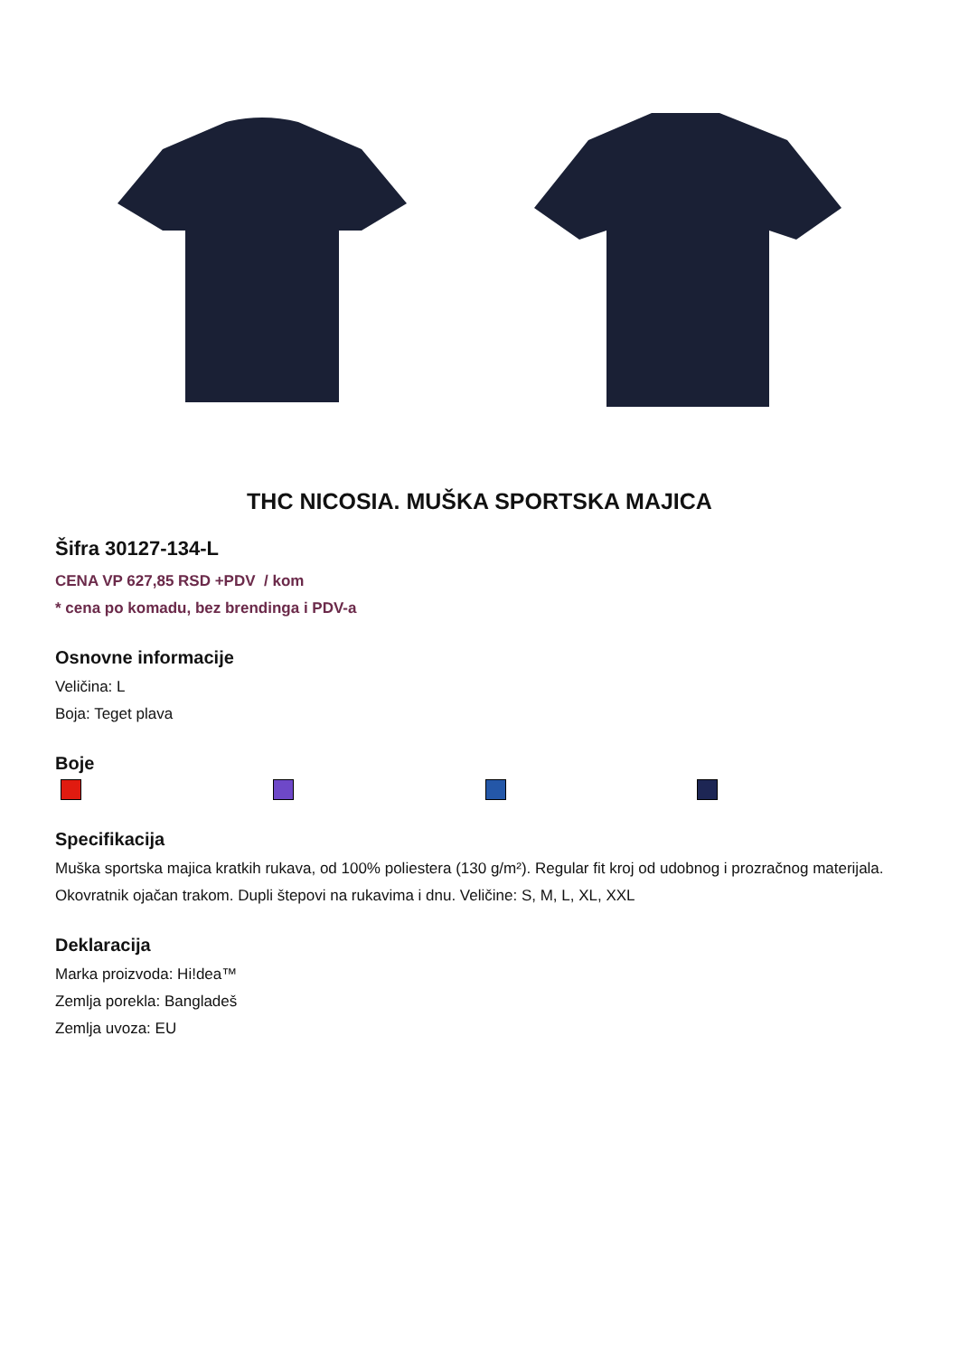THC NICOSIA. MUŠKA SPORTSKA MAJICA
Šifra 30127-134-L
CENA VP 627,85 RSD +PDV / kom
* cena po komadu, bez brendinga i PDV-a
Osnovne informacije
Veličina: L
Boja: Teget plava
Boje
Specifikacija
Muška sportska majica kratkih rukava, od 100% poliestera (130 g/m²). Regular fit kroj od udobnog i prozračnog materijala. Okovratnik ojačan trakom. Dupli štepovi na rukavima i dnu. Veličine: S, M, L, XL, XXL
Deklaracija
Marka proizvoda: Hi!dea™
Zemlja porekla: Bangladeš
Zemlja uvoza: EU